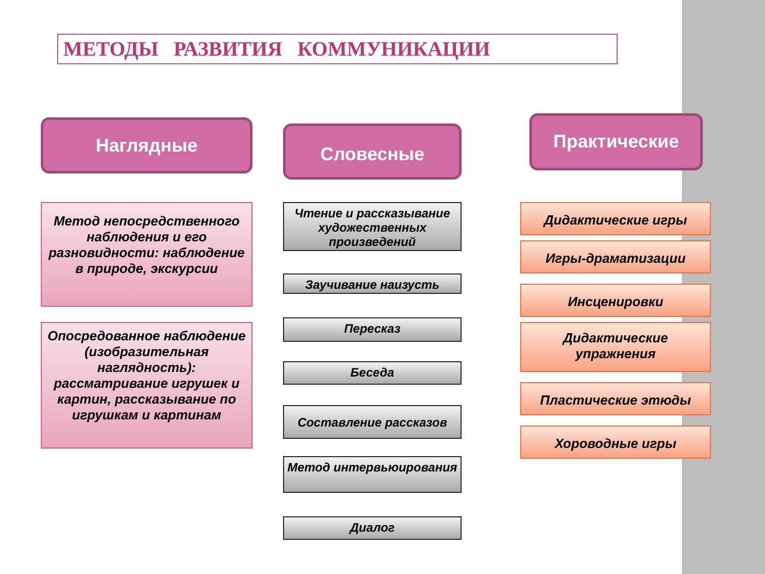МЕТОДЫ РАЗВИТИЯ КОММУНИКАЦИИ
Наглядные
Метод непосредственного наблюдения и его разновидности: наблюдение в природе, экскурсии
Опосредованное наблюдение (изобразительная наглядность): рассматривание игрушек и картин, рассказывание по игрушкам и картинам
Словесные
Чтение и рассказывание художественных произведений
Заучивание наизусть
Пересказ
Беседа
Составление рассказов
Метод интервьюирования
Диалог
Практические
Дидактические игры
Игры-драматизации
Инсценировки
Дидактические упражнения
Пластические этюды
Хороводные игры